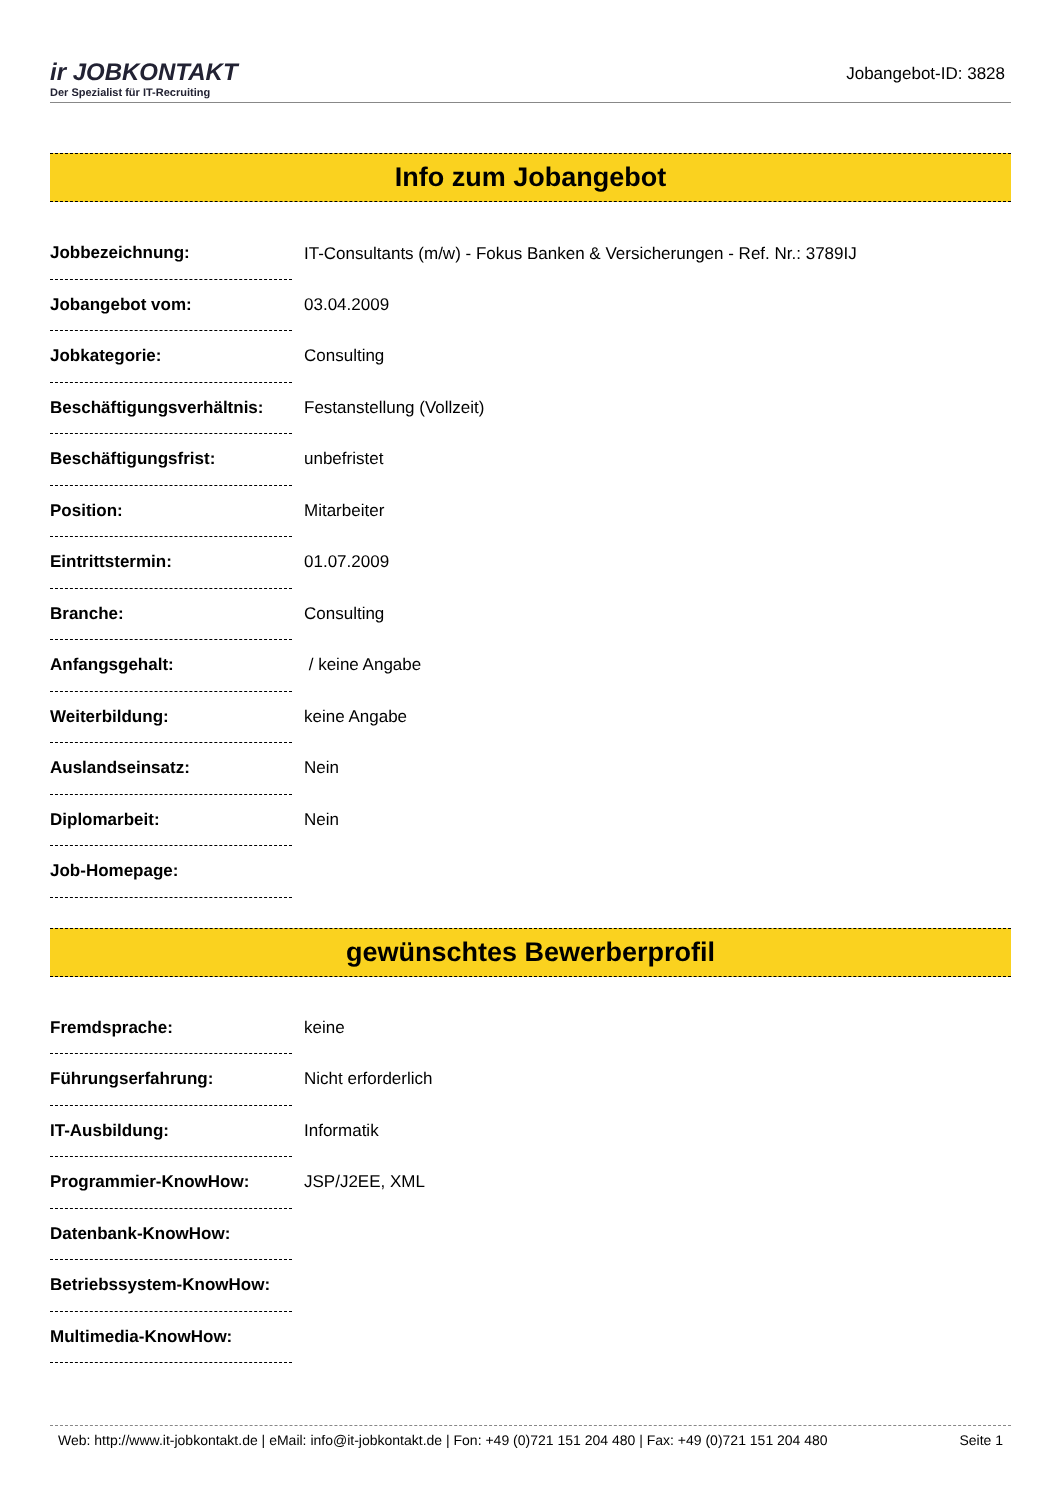ir JOBKONTAKT
Der Spezialist für IT-Recruiting
Jobangebot-ID: 3828
Info zum Jobangebot
| Jobbezeichnung: | IT-Consultants (m/w) - Fokus Banken & Versicherungen - Ref. Nr.: 3789IJ |
| Jobangebot vom: | 03.04.2009 |
| Jobkategorie: | Consulting |
| Beschäftigungsverhältnis: | Festanstellung (Vollzeit) |
| Beschäftigungsfrist: | unbefristet |
| Position: | Mitarbeiter |
| Eintrittstermin: | 01.07.2009 |
| Branche: | Consulting |
| Anfangsgehalt: | / keine Angabe |
| Weiterbildung: | keine Angabe |
| Auslandseinsatz: | Nein |
| Diplomarbeit: | Nein |
| Job-Homepage: | |
gewünschtes Bewerberprofil
| Fremdsprache: | keine |
| Führungserfahrung: | Nicht erforderlich |
| IT-Ausbildung: | Informatik |
| Programmier-KnowHow: | JSP/J2EE, XML |
| Datenbank-KnowHow: | |
| Betriebssystem-KnowHow: | |
| Multimedia-KnowHow: | |
Web: http://www.it-jobkontakt.de | eMail: info@it-jobkontakt.de | Fon: +49 (0)721 151 204 480 | Fax: +49 (0)721 151 204 480 Seite 1